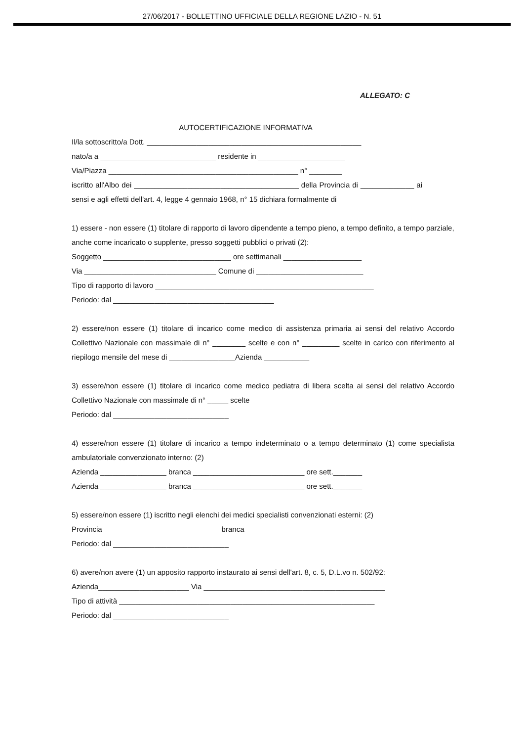27/06/2017 - BOLLETTINO UFFICIALE DELLA REGIONE LAZIO - N. 51
ALLEGATO: C
AUTOCERTIFICAZIONE INFORMATIVA
Il/la sottoscritto/a Dott. ____________________________________________________
nato/a a ____________________________ residente in _____________________
Via/Piazza ______________________________________________ n° ________
iscritto all'Albo dei ________________________________________ della Provincia di _____________ ai sensi e agli effetti dell'art. 4, legge 4 gennaio 1968, n° 15 dichiara formalmente di
1) essere - non essere (1) titolare di rapporto di lavoro dipendente a tempo pieno, a tempo definito, a tempo parziale, anche come incaricato o supplente, presso soggetti pubblici o privati (2):
Soggetto _______________________________ ore settimanali ___________________
Via ________________________________ Comune di __________________________
Tipo di rapporto di lavoro _____________________________________________________
Periodo: dal _______________________________________
2) essere/non essere (1) titolare di incarico come medico di assistenza primaria ai sensi del relativo Accordo Collettivo Nazionale con massimale di n° ________ scelte e con n° _________ scelte in carico con riferimento al riepilogo mensile del mese di ________________Azienda ___________
3) essere/non essere (1) titolare di incarico come medico pediatra di libera scelta ai sensi del relativo Accordo Collettivo Nazionale con massimale di n° _____ scelte
Periodo: dal ____________________________
4) essere/non essere (1) titolare di incarico a tempo indeterminato o a tempo determinato (1) come specialista ambulatoriale convenzionato interno: (2)
Azienda ________________ branca ___________________________ ore sett._______
Azienda ________________ branca ___________________________ ore sett._______
5) essere/non essere (1) iscritto negli elenchi dei medici specialisti convenzionati esterni: (2)
Provincia ____________________________ branca ___________________________
Periodo: dal ____________________________
6) avere/non avere (1) un apposito rapporto instaurato ai sensi dell'art. 8, c. 5, D.L.vo n. 502/92:
Azienda______________________ Via ____________________________________________
Tipo di attività ______________________________________________________________
Periodo: dal ____________________________